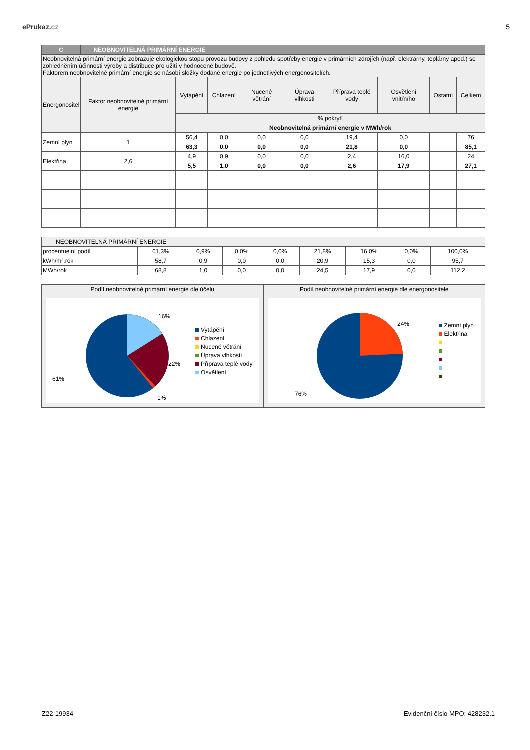ePrukaz.cz 5
| C | NEOBNOVITELNÁ PRIMÁRNÍ ENERGIE | | | | | | | | |
| Neobnovitelná primární energie zobrazuje ekologickou stopu provozu budovy z pohledu spotřeby energie v primárních zdrojích (např. elektrárny, teplárny apod.) se zohledněním účinnosti výroby a distribuce pro užití v hodnocené budově. Faktorem neobnovitelné primární energie se násobí složky dodané energie po jednotlivých energonositelích. | | | | | | | | | |
| Energonositel | Faktor neobnovitelné primární energie | Vytápění | Chlazení | Nucené větrání | Úprava vlhkosti | Příprava teplé vody | Osvětlení vnitřního | Ostatní | Celkem |
| | | % pokrytí | | | | | | | |
| | | Neobnovitelná primární energie v MWh/rok | | | | | | | |
| Zemní plyn | 1 | 56,4 | 0,0 | 0,0 | 0,0 | 19,4 | 0,0 | | 76 |
| | | 63,3 | 0,0 | 0,0 | 0,0 | 21,8 | 0,0 | | 85,1 |
| Elektřina | 2,6 | 4,9 | 0,9 | 0,0 | 0,0 | 2,4 | 16,0 | | 24 |
| | | 5,5 | 1,0 | 0,0 | 0,0 | 2,6 | 17,9 | | 27,1 |
| NEOBNOVITELNÁ PRIMÁRNÍ ENERGIE | | | | | | | | |
| procentuelní podíl | 61,3% | 0,9% | 0,0% | 0,0% | 21,8% | 16,0% | 0,0% | 100,0% |
| kWh/m².rok | 58,7 | 0,9 | 0,0 | 0,0 | 20,9 | 15,3 | 0,0 | 95,7 |
| MWh/rok | 68,8 | 1,0 | 0,0 | 0,0 | 24,5 | 17,9 | 0,0 | 112,2 |
Podíl neobnovitelné primární energie dle účelu
16%
22%
1%
61%
Vytápění
Chlazení
Nucené větrání
Úprava vlhkosti
Příprava teplé vody
Osvětlení
Podíl neobnovitelné primární energie dle energonositele
24%
76%
Zemní plyn
Elektřina
Z22-19934 Evidenční číslo MPO: 428232.1